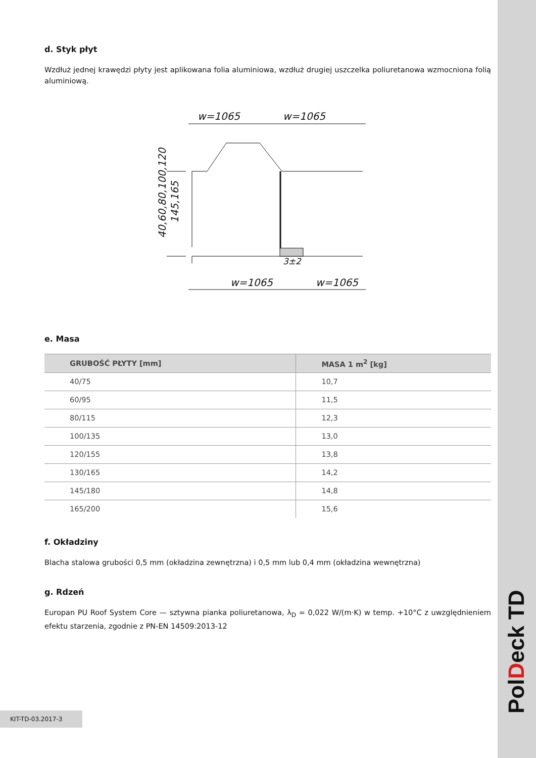PolDeck TD
d. Styk płyt
Wzdłuż jednej krawędzi płyty jest aplikowana folia aluminiowa, wzdłuż drugiej uszczelka poliuretanowa wzmocniona folią aluminiową.
w=1065
w=1065
w=1065
w=1065
3±2
40,60,80,100,120
145,165
e. Masa
| GRUBOŚĆ PŁYTY [mm] | MASA 1 m<sup>2</sup> [kg] |
| --- | --- |
| 40/75 | 10,7 |
| 60/95 | 11,5 |
| 80/115 | 12,3 |
| 100/135 | 13,0 |
| 120/155 | 13,8 |
| 130/165 | 14,2 |
| 145/180 | 14,8 |
| 165/200 | 15,6 |
f. Okładziny
Blacha stalowa grubości 0,5 mm (okładzina zewnętrzna) i 0,5 mm lub 0,4 mm (okładzina wewnętrzna)
g. Rdzeń
Europan PU Roof System Core — sztywna pianka poliuretanowa, λ<sub>D</sub> = 0,022 W/(m·K) w temp. +10°C z uwzględnieniem efektu starzenia, zgodnie z PN-EN 14509:2013-12
KIT-TD-03.2017-3